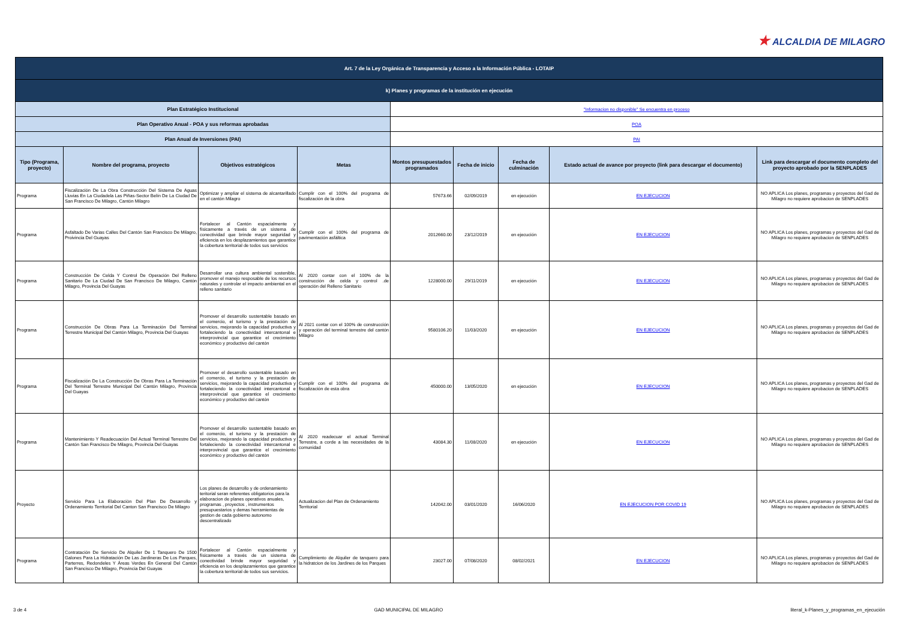★ ALCALDIA DE MILAGRO
| Art. 7 de la Ley Orgánica de Transparencia y Acceso a la Información Pública - LOTAIP | | | | | | | | |
| k) Planes y programas de la institución en ejecución | | | | | | | | |
| Plan Estratégico Institucional | | | | "Informacion no disponible" Se encuentra en proceso | | | | |
| Plan Operativo Anual - POA y sus reformas aprobadas | | | | POA | | | | |
| Plan Anual de Inversiones (PAI) | | | | PAI | | | | |
| Tipo (Programa, proyecto) | Nombre del programa, proyecto | Objetivos estratégicos | Metas | Montos presupuestados programados | Fecha de inicio | Fecha de culminación | Estado actual de avance por proyecto (link para descargar el documento) | Link para descargar el documento completo del proyecto aprobado por la SENPLADES |
| Programa | Fiscalización De La Obra Construcción Del Sistema De Aguas Lluvias En La Ciudadela Las Piñas-Sector Belín De La Ciudad De San Francisco De Milagro, Cantón Milagro | Optimizar y ampliar el sistema de alcantarillado en el cantón Milagro | Cumplir con el 100% del programa de fiscalización de la obra | 57673.66 | 02/09/2019 | en ejecución | EN EJECUCION | NO APLICA Los planes, programas y proyectos del Gad de Milagro no requiere aprobacion de SENPLADES |
| Programa | Asfaltado De Varias Calles Del Cantón San Francisco De Milagro, Proivincia Del Guayas | Fortalecer al Cantón espacialmente y físicamente a través de un sistema de conectividad que brinde mayor seguridad y eficiencia en los desplazamientos que garantice la cobertura territorial de todos sus servicios | Cumplir con el 100% del programa de pavimentación asfáltica | 2012660.00 | 23/12/2019 | en ejecución | EN EJECUCION | NO APLICA Los planes, programas y proyectos del Gad de Milagro no requiere aprobacion de SENPLADES |
| Programa | Construcción De Celda Y Control De Operación Del Relleno Sanitario De La Ciudad De San Francisco De Milagro, Cantón Milagro, Provincia Del Guayas | Desarrollar una cultura ambiental sostenible, promover el manejo resposable de los recursos naturales y controlar el impacto ambiental en el relleno sanitario | Al 2020 contar con el 100% de la construcción de celda y control .de operación del Relleno Sanitario | 1228000.00 | 29/11/2019 | en ejecución | EN EJECUCION | NO APLICA Los planes, programas y proyectos del Gad de Milagro no requiere aprobacion de SENPLADES |
| Programa | Construcción De Obras Para La Terminación Del Terminal Terrestre Municipal Del Cantón Milagro, Provincia Del Guayas | Promover el desarrollo sustentable basado en el comercio, el turismo y la prestación de servicios, mejorando la capacidad productiva y fortaleciendo la conectividad intercantonal e interprovincial que garantice el crecimiento económico y productivo del cantón | Al 2021 contar con el 100% de construcción y operación del terminal terrestre del cantón Milagro | 9580106.20 | 11/03/2020 | en ejecución | EN EJECUCION | NO APLICA Los planes, programas y proyectos del Gad de Milagro no requiere aprobacion de SENPLADES |
| Programa | Fiscalización De La Construcción De Obras Para La Terminación Del Terminal Terrestre Municipal Del Cantón Milagro, Provincia Del Guayas | Promover el desarrollo sustentable basado en el comercio, el turismo y la prestación de servicios, mejorando la capacidad productiva y fortaleciendo la conectividad intercantonal e interprovincial que garantice el crecimiento económico y productivo del cantón | Cumplir con el 100% del programa de fiscalización de esta obra | 450000.00 | 13/05/2020 | en ejecución | EN EJECUCION | NO APLICA Los planes, programas y proyectos del Gad de Milagro no requiere aprobacion de SENPLADES |
| Programa | Mantenimiento Y Readecuación Del Actual Terminal Terrestre Del Cantón San Francisco De Milagro, Provincia Del Guayas | Promover el desarrollo sustentable basado en el comercio, el turismo y la prestación de servicios, mejorando la capacidad productiva y fortaleciendo la conectividad intercantonal e interprovincial que garantice el crecimiento económico y productivo del cantón | Al 2020 readecuar el actual Terminal Terrestre, a corde a las necesidades de la comunidad | 43084.30 | 11/08/2020 | en ejecución | EN EJECUCION | NO APLICA Los planes, programas y proyectos del Gad de Milagro no requiere aprobacion de SENPLADES |
| Proyecto | Servicio Para La Elaboraciòn Del Plan De Desarrollo y Ordenamiento Territorial Del Canton San Francisco De Milagro | Los planes de desarrollo y de ordenamiento teritorial seran referentes obligatorios para la elaboracion de planes operativos anuales, programas , proyectos , instrumentos presupuestarios y demas herramientas de gestion de cada gobierno autonomo descentralizado | Actualizacion del Plan de Ordenamiento Territorial | 142042.00 | 03/01/2020 | 16/06/2020 | EN EJECUCION POR COVID 19 | NO APLICA Los planes, programas y proyectos del Gad de Milagro no requiere aprobacion de SENPLADES |
| Programa | Contratación De Servicio De Alquiler De 1 Tanquero De 1500 Galones Para La Hidratación De Las Jardineras De Los Parques, Parterres, Redondeles Y Áreas Verdes En General Del Cantón San Francisco De Milagro, Provincia Del Guayas | Fortalecer al Cantón espacialmente y físicamente a través de un sistema de conectividad brinde mayor seguridad y eficiencia en los desplazamientos que garantice la cobertura territorial de todos sus servicios. | Cumplimiento de Alquiler de tanquero para la hidratcion de los Jardines de los Parques | 23027.00 | 07/08/2020 | 08/02/2021 | EN EJECUCION | NO APLICA Los planes, programas y proyectos del Gad de Milagro no requiere aprobacion de SENPLADES |
3 de 4 GAD MUNICIPAL DE MILAGRO literal_k-Planes_y_programas_en_ejecución